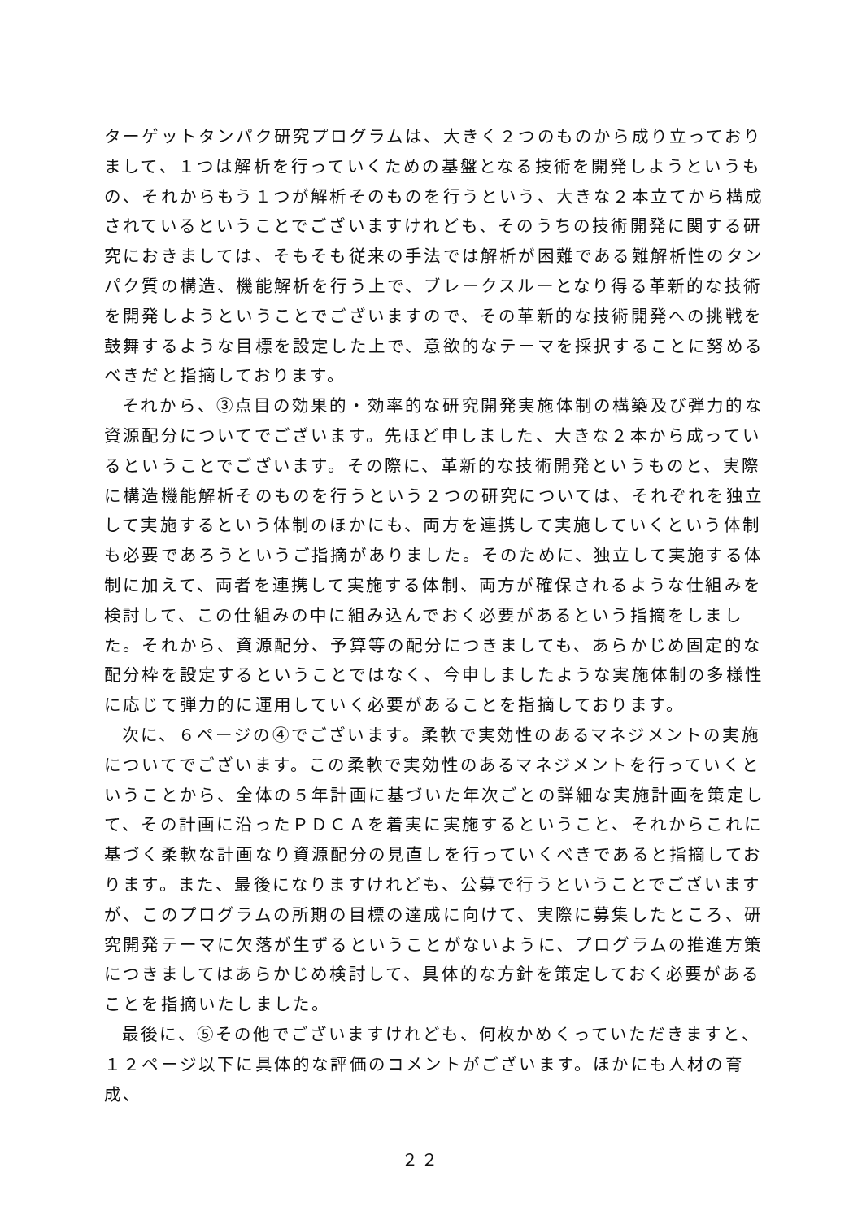ターゲットタンパク研究プログラムは、大きく２つのものから成り立っておりまして、１つは解析を行っていくための基盤となる技術を開発しようというもの、それからもう１つが解析そのものを行うという、大きな２本立てから構成されているということでございますけれども、そのうちの技術開発に関する研究におきましては、そもそも従来の手法では解析が困難である難解析性のタンパク質の構造、機能解析を行う上で、ブレークスルーとなり得る革新的な技術を開発しようということでございますので、その革新的な技術開発への挑戦を鼓舞するような目標を設定した上で、意欲的なテーマを採択することに努めるべきだと指摘しております。
それから、③点目の効果的・効率的な研究開発実施体制の構築及び弾力的な資源配分についてでございます。先ほど申しました、大きな２本から成っているということでございます。その際に、革新的な技術開発というものと、実際に構造機能解析そのものを行うという２つの研究については、それぞれを独立して実施するという体制のほかにも、両方を連携して実施していくという体制も必要であろうというご指摘がありました。そのために、独立して実施する体制に加えて、両者を連携して実施する体制、両方が確保されるような仕組みを検討して、この仕組みの中に組み込んでおく必要があるという指摘をしました。それから、資源配分、予算等の配分につきましても、あらかじめ固定的な配分枠を設定するということではなく、今申しましたような実施体制の多様性に応じて弾力的に運用していく必要があることを指摘しております。
次に、６ページの④でございます。柔軟で実効性のあるマネジメントの実施についてでございます。この柔軟で実効性のあるマネジメントを行っていくということから、全体の５年計画に基づいた年次ごとの詳細な実施計画を策定して、その計画に沿ったＰＤＣＡを着実に実施するということ、それからこれに基づく柔軟な計画なり資源配分の見直しを行っていくべきであると指摘しております。また、最後になりますけれども、公募で行うということでございますが、このプログラムの所期の目標の達成に向けて、実際に募集したところ、研究開発テーマに欠落が生ずるということがないように、プログラムの推進方策につきましてはあらかじめ検討して、具体的な方針を策定しておく必要があることを指摘いたしました。
最後に、⑤その他でございますけれども、何枚かめくっていただきますと、１２ページ以下に具体的な評価のコメントがございます。ほかにも人材の育成、
２２